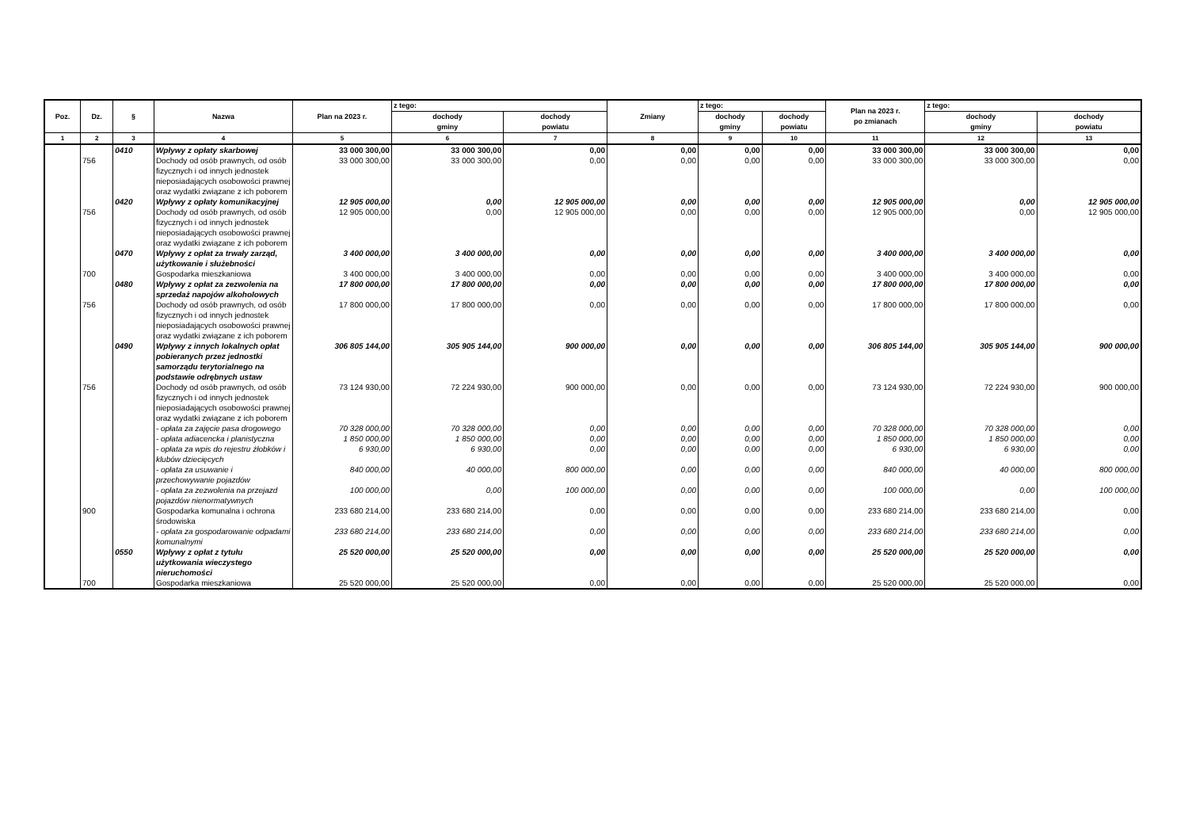| Poz. | Dz. | § | Nazwa | Plan na 2023 r. | z tego: | | Zmiany | z tego: | | Plan na 2023 r. po zmianach | z tego: | |
| --- | --- | --- | --- | --- | --- | --- | --- | --- | --- | --- | --- | --- |
| | | | | | dochody gminy | dochody powiatu | | dochody gminy | dochody powiatu | | dochody gminy | dochody powiatu |
| 1 | 2 | 3 | 4 | 5 | 6 | 7 | 8 | 9 | 10 | 11 | 12 | 13 |
| | | 0410 | Wpływy z opłaty skarbowej | 33 000 300,00 | 33 000 300,00 | 0,00 | 0,00 | 0,00 | 0,00 | 33 000 300,00 | 33 000 300,00 | 0,00 |
| | 756 | | Dochody od osób prawnych, od osób fizycznych i od innych jednostek nieposiadających osobowości prawnej oraz wydatki związane z ich poborem | 33 000 300,00 | 33 000 300,00 | 0,00 | 0,00 | 0,00 | 0,00 | 33 000 300,00 | 33 000 300,00 | 0,00 |
| | | 0420 | Wpływy z opłaty komunikacyjnej | 12 905 000,00 | 0,00 | 12 905 000,00 | 0,00 | 0,00 | 0,00 | 12 905 000,00 | 0,00 | 12 905 000,00 |
| | 756 | | Dochody od osób prawnych, od osób fizycznych i od innych jednostek nieposiadających osobowości prawnej oraz wydatki związane z ich poborem | 12 905 000,00 | 0,00 | 12 905 000,00 | 0,00 | 0,00 | 0,00 | 12 905 000,00 | 0,00 | 12 905 000,00 |
| | | 0470 | Wpływy z opłat za trwały zarząd, użytkowanie i służebności | 3 400 000,00 | 3 400 000,00 | 0,00 | 0,00 | 0,00 | 0,00 | 3 400 000,00 | 3 400 000,00 | 0,00 |
| | 700 | | Gospodarka mieszkaniowa | 3 400 000,00 | 3 400 000,00 | 0,00 | 0,00 | 0,00 | 0,00 | 3 400 000,00 | 3 400 000,00 | 0,00 |
| | | 0480 | Wpływy z opłat za zezwolenia na sprzedaż napojów alkoholowych | 17 800 000,00 | 17 800 000,00 | 0,00 | 0,00 | 0,00 | 0,00 | 17 800 000,00 | 17 800 000,00 | 0,00 |
| | 756 | | Dochody od osób prawnych, od osób fizycznych i od innych jednostek nieposiadających osobowości prawnej oraz wydatki związane z ich poborem | 17 800 000,00 | 17 800 000,00 | 0,00 | 0,00 | 0,00 | 0,00 | 17 800 000,00 | 17 800 000,00 | 0,00 |
| | | 0490 | Wpływy z innych lokalnych opłat pobieranych przez jednostki samorządu terytorialnego na podstawie odrębnych ustaw | 306 805 144,00 | 305 905 144,00 | 900 000,00 | 0,00 | 0,00 | 0,00 | 306 805 144,00 | 305 905 144,00 | 900 000,00 |
| | 756 | | Dochody od osób prawnych, od osób fizycznych i od innych jednostek nieposiadających osobowości prawnej oraz wydatki związane z ich poborem | 73 124 930,00 | 72 224 930,00 | 900 000,00 | 0,00 | 0,00 | 0,00 | 73 124 930,00 | 72 224 930,00 | 900 000,00 |
| | | | - opłata za zajęcie pasa drogowego | 70 328 000,00 | 70 328 000,00 | 0,00 | 0,00 | 0,00 | 0,00 | 70 328 000,00 | 70 328 000,00 | 0,00 |
| | | | - opłata adiacencka i planistyczna | 1 850 000,00 | 1 850 000,00 | 0,00 | 0,00 | 0,00 | 0,00 | 1 850 000,00 | 1 850 000,00 | 0,00 |
| | | | - opłata za wpis do rejestru żłobków i klubów dziecięcych | 6 930,00 | 6 930,00 | 0,00 | 0,00 | 0,00 | 0,00 | 6 930,00 | 6 930,00 | 0,00 |
| | | | - opłata za usuwanie i przechowywanie pojazdów | 840 000,00 | 40 000,00 | 800 000,00 | 0,00 | 0,00 | 0,00 | 840 000,00 | 40 000,00 | 800 000,00 |
| | | | - opłata za zezwolenia na przejazd pojazdów nienormatywnych | 100 000,00 | 0,00 | 100 000,00 | 0,00 | 0,00 | 0,00 | 100 000,00 | 0,00 | 100 000,00 |
| | 900 | | Gospodarka komunalna i ochrona środowiska | 233 680 214,00 | 233 680 214,00 | 0,00 | 0,00 | 0,00 | 0,00 | 233 680 214,00 | 233 680 214,00 | 0,00 |
| | | | - opłata za gospodarowanie odpadami komunalnymi | 233 680 214,00 | 233 680 214,00 | 0,00 | 0,00 | 0,00 | 0,00 | 233 680 214,00 | 233 680 214,00 | 0,00 |
| | | 0550 | Wpływy z opłat z tytułu użytkowania wieczystego nieruchomości | 25 520 000,00 | 25 520 000,00 | 0,00 | 0,00 | 0,00 | 0,00 | 25 520 000,00 | 25 520 000,00 | 0,00 |
| | 700 | | Gospodarka mieszkaniowa | 25 520 000,00 | 25 520 000,00 | 0,00 | 0,00 | 0,00 | 0,00 | 25 520 000,00 | 25 520 000,00 | 0,00 |